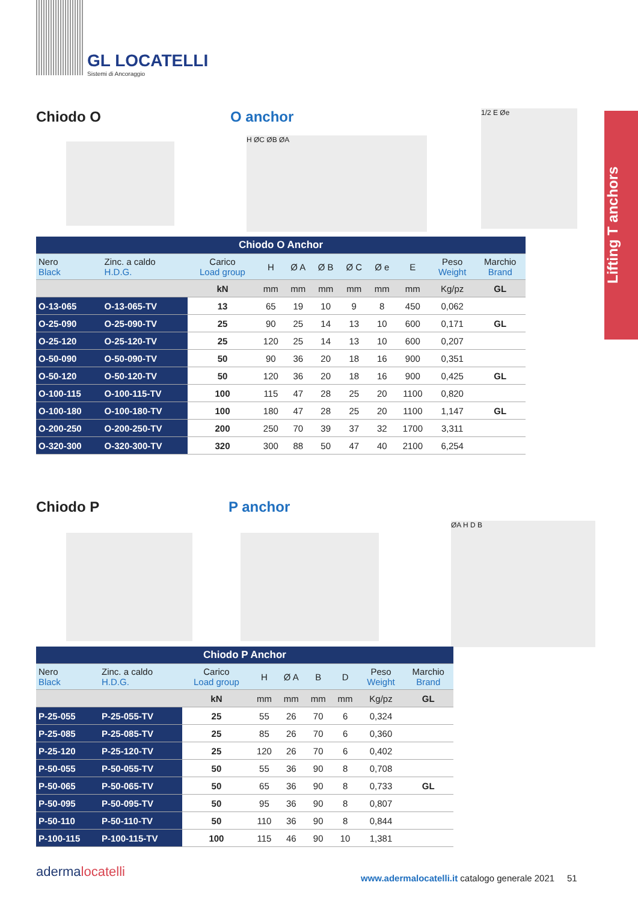GL LOCATELLI
Sistemi di Ancoraggio
Chiodo O O anchor
Lifting T anchors
H ØC ØB ØA
1/2 E Øe
| Chiodo O Anchor | | | | | | | | | | |
| Nero Black | Zinc. a caldo H.D.G. | Carico Load group | H | Ø A | Ø B | Ø C | Ø e | E | Peso Weight | Marchio Brand |
| | | kN | mm | mm | mm | mm | mm | mm | Kg/pz | GL |
| O-13-065 | O-13-065-TV | 13 | 65 | 19 | 10 | 9 | 8 | 450 | 0,062 | |
| O-25-090 | O-25-090-TV | 25 | 90 | 25 | 14 | 13 | 10 | 600 | 0,171 | GL |
| O-25-120 | O-25-120-TV | 25 | 120 | 25 | 14 | 13 | 10 | 600 | 0,207 | |
| O-50-090 | O-50-090-TV | 50 | 90 | 36 | 20 | 18 | 16 | 900 | 0,351 | |
| O-50-120 | O-50-120-TV | 50 | 120 | 36 | 20 | 18 | 16 | 900 | 0,425 | GL |
| O-100-115 | O-100-115-TV | 100 | 115 | 47 | 28 | 25 | 20 | 1100 | 0,820 | |
| O-100-180 | O-100-180-TV | 100 | 180 | 47 | 28 | 25 | 20 | 1100 | 1,147 | GL |
| O-200-250 | O-200-250-TV | 200 | 250 | 70 | 39 | 37 | 32 | 1700 | 3,311 | |
| O-320-300 | O-320-300-TV | 320 | 300 | 88 | 50 | 47 | 40 | 2100 | 6,254 | |
Chiodo P P anchor
ØA H D B
| Chiodo P Anchor | | | | | | | | |
| Nero Black | Zinc. a caldo H.D.G. | Carico Load group | H | Ø A | B | D | Peso Weight | Marchio Brand |
| | | kN | mm | mm | mm | mm | Kg/pz | GL |
| P-25-055 | P-25-055-TV | 25 | 55 | 26 | 70 | 6 | 0,324 | |
| P-25-085 | P-25-085-TV | 25 | 85 | 26 | 70 | 6 | 0,360 | |
| P-25-120 | P-25-120-TV | 25 | 120 | 26 | 70 | 6 | 0,402 | |
| P-50-055 | P-50-055-TV | 50 | 55 | 36 | 90 | 8 | 0,708 | |
| P-50-065 | P-50-065-TV | 50 | 65 | 36 | 90 | 8 | 0,733 | GL |
| P-50-095 | P-50-095-TV | 50 | 95 | 36 | 90 | 8 | 0,807 | |
| P-50-110 | P-50-110-TV | 50 | 110 | 36 | 90 | 8 | 0,844 | |
| P-100-115 | P-100-115-TV | 100 | 115 | 46 | 90 | 10 | 1,381 | |
adermalocatelli
www.adermalocatelli.it catalogo generale 2021 51